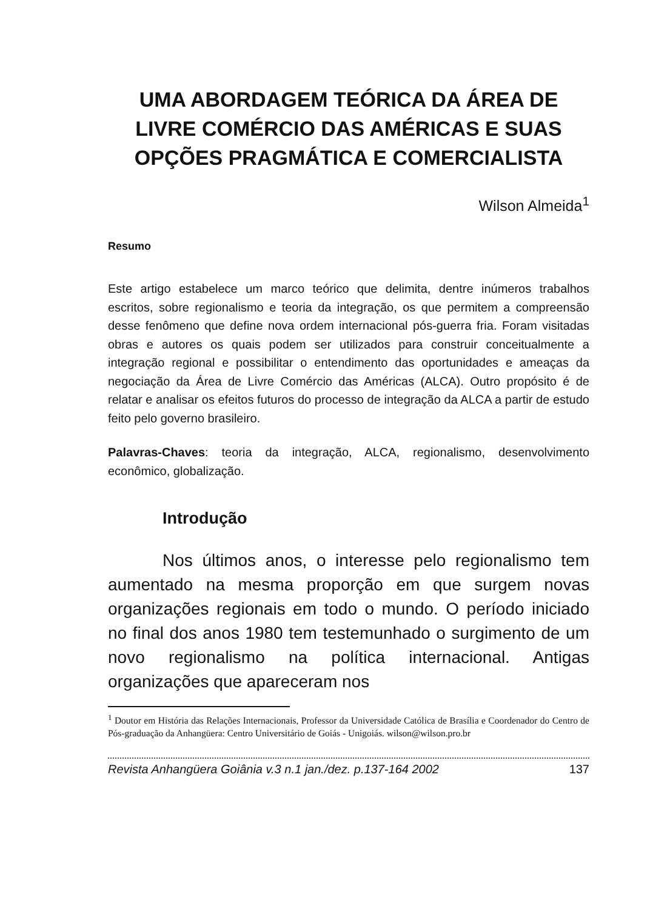UMA ABORDAGEM TEÓRICA DA ÁREA DE LIVRE COMÉRCIO DAS AMÉRICAS E SUAS OPÇÕES PRAGMÁTICA E COMERCIALISTA
Wilson Almeida<sup>1</sup>
Resumo
Este artigo estabelece um marco teórico que delimita, dentre inúmeros trabalhos escritos, sobre regionalismo e teoria da integração, os que permitem a compreensão desse fenômeno que define nova ordem internacional pós-guerra fria. Foram visitadas obras e autores os quais podem ser utilizados para construir conceitualmente a integração regional e possibilitar o entendimento das oportunidades e ameaças da negociação da Área de Livre Comércio das Américas (ALCA). Outro propósito é de relatar e analisar os efeitos futuros do processo de integração da ALCA a partir de estudo feito pelo governo brasileiro.
Palavras-Chaves: teoria da integração, ALCA, regionalismo, desenvolvimento econômico, globalização.
Introdução
Nos últimos anos, o interesse pelo regionalismo tem aumentado na mesma proporção em que surgem novas organizações regionais em todo o mundo. O período iniciado no final dos anos 1980 tem testemunhado o surgimento de um novo regionalismo na política internacional. Antigas organizações que apareceram nos
<sup>1</sup> Doutor em História das Relações Internacionais, Professor da Universidade Católica de Brasília e Coordenador do Centro de Pós-graduação da Anhangüera: Centro Universitário de Goiás - Unigoiás. wilson@wilson.pro.br
Revista Anhangüera Goiânia v.3 n.1 jan./dez. p.137-164 2002 137